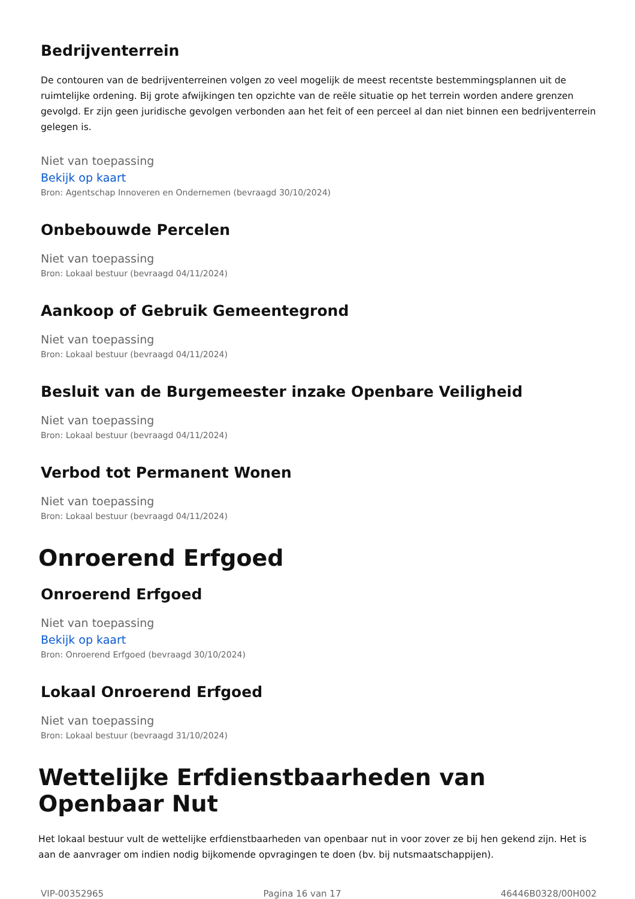Bedrijventerrein
De contouren van de bedrijventerreinen volgen zo veel mogelijk de meest recentste bestemmingsplannen uit de ruimtelijke ordening. Bij grote afwijkingen ten opzichte van de reële situatie op het terrein worden andere grenzen gevolgd. Er zijn geen juridische gevolgen verbonden aan het feit of een perceel al dan niet binnen een bedrijventerrein gelegen is.
Niet van toepassing
Bekijk op kaart
Bron: Agentschap Innoveren en Ondernemen (bevraagd 30/10/2024)
Onbebouwde Percelen
Niet van toepassing
Bron: Lokaal bestuur (bevraagd 04/11/2024)
Aankoop of Gebruik Gemeentegrond
Niet van toepassing
Bron: Lokaal bestuur (bevraagd 04/11/2024)
Besluit van de Burgemeester inzake Openbare Veiligheid
Niet van toepassing
Bron: Lokaal bestuur (bevraagd 04/11/2024)
Verbod tot Permanent Wonen
Niet van toepassing
Bron: Lokaal bestuur (bevraagd 04/11/2024)
Onroerend Erfgoed
Onroerend Erfgoed
Niet van toepassing
Bekijk op kaart
Bron: Onroerend Erfgoed (bevraagd 30/10/2024)
Lokaal Onroerend Erfgoed
Niet van toepassing
Bron: Lokaal bestuur (bevraagd 31/10/2024)
Wettelijke Erfdienstbaarheden van Openbaar Nut
Het lokaal bestuur vult de wettelijke erfdienstbaarheden van openbaar nut in voor zover ze bij hen gekend zijn. Het is aan de aanvrager om indien nodig bijkomende opvragingen te doen (bv. bij nutsmaatschappijen).
VIP-00352965 Pagina 16 van 17 46446B0328/00H002